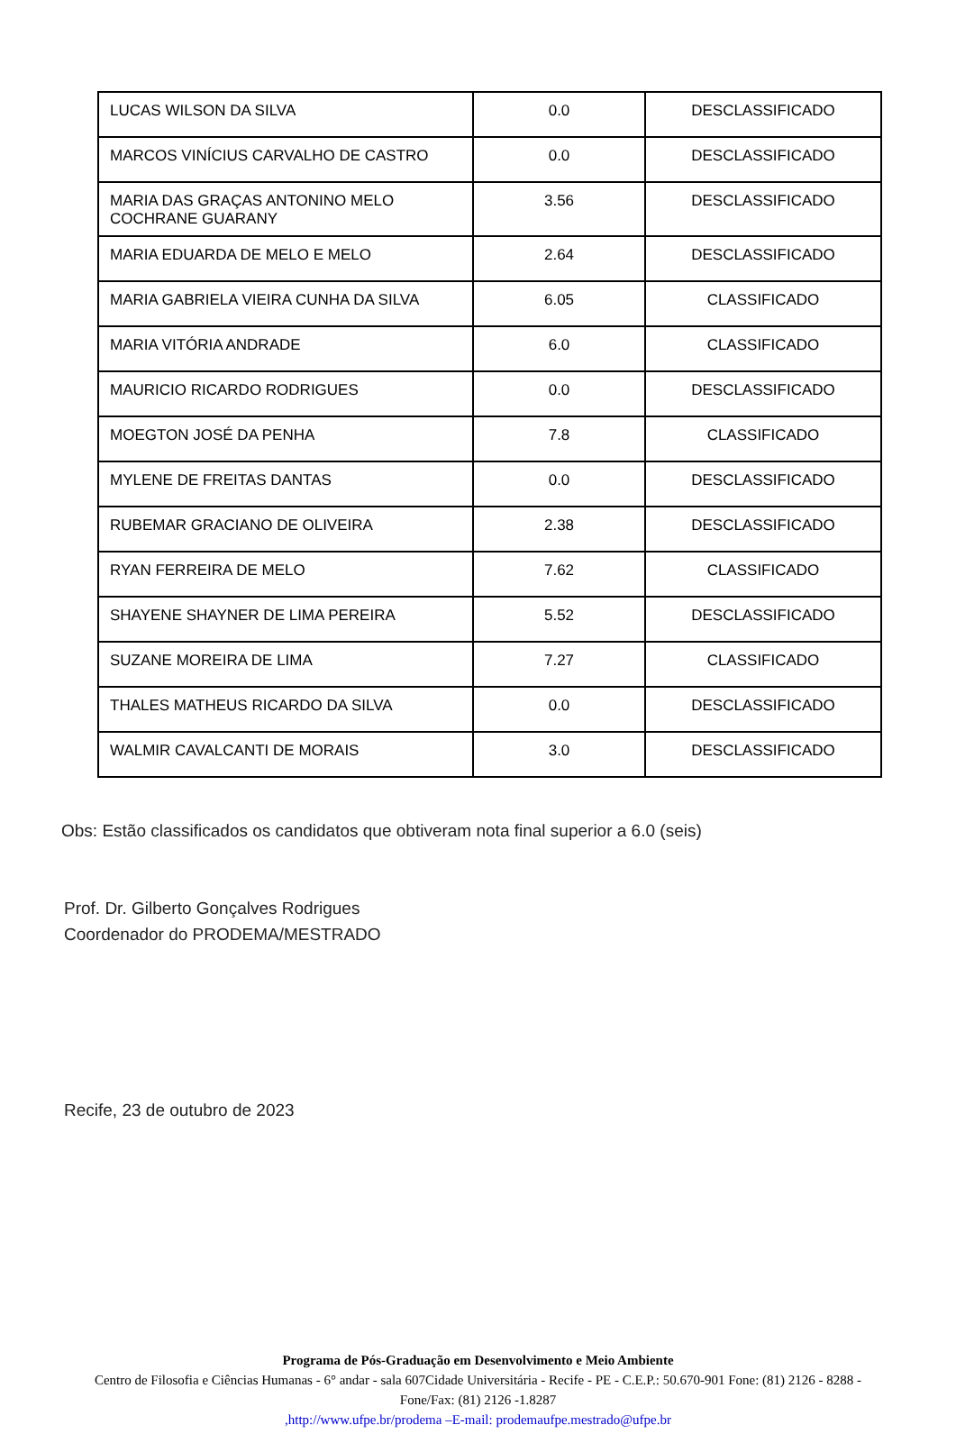| LUCAS WILSON DA SILVA | 0.0 | DESCLASSIFICADO |
| MARCOS VINÍCIUS CARVALHO DE CASTRO | 0.0 | DESCLASSIFICADO |
| MARIA DAS GRAÇAS ANTONINO MELO COCHRANE GUARANY | 3.56 | DESCLASSIFICADO |
| MARIA EDUARDA DE MELO E MELO | 2.64 | DESCLASSIFICADO |
| MARIA GABRIELA VIEIRA CUNHA DA SILVA | 6.05 | CLASSIFICADO |
| MARIA VITÓRIA ANDRADE | 6.0 | CLASSIFICADO |
| MAURICIO RICARDO RODRIGUES | 0.0 | DESCLASSIFICADO |
| MOEGTON JOSÉ DA PENHA | 7.8 | CLASSIFICADO |
| MYLENE DE FREITAS DANTAS | 0.0 | DESCLASSIFICADO |
| RUBEMAR GRACIANO DE OLIVEIRA | 2.38 | DESCLASSIFICADO |
| RYAN FERREIRA DE MELO | 7.62 | CLASSIFICADO |
| SHAYENE SHAYNER DE LIMA PEREIRA | 5.52 | DESCLASSIFICADO |
| SUZANE MOREIRA DE LIMA | 7.27 | CLASSIFICADO |
| THALES MATHEUS RICARDO DA SILVA | 0.0 | DESCLASSIFICADO |
| WALMIR CAVALCANTI DE MORAIS | 3.0 | DESCLASSIFICADO |
Obs: Estão classificados os candidatos que obtiveram nota final superior a 6.0 (seis)
Prof. Dr. Gilberto Gonçalves Rodrigues
Coordenador do PRODEMA/MESTRADO
Recife, 23 de outubro de 2023
Programa de Pós-Graduação em Desenvolvimento e Meio Ambiente
Centro de Filosofia e Ciências Humanas - 6° andar - sala 607Cidade Universitária - Recife - PE - C.E.P.: 50.670-901 Fone: (81) 2126 - 8288 - Fone/Fax: (81) 2126 -1.8287
,http://www.ufpe.br/prodema –E-mail: prodemaufpe.mestrado@ufpe.br